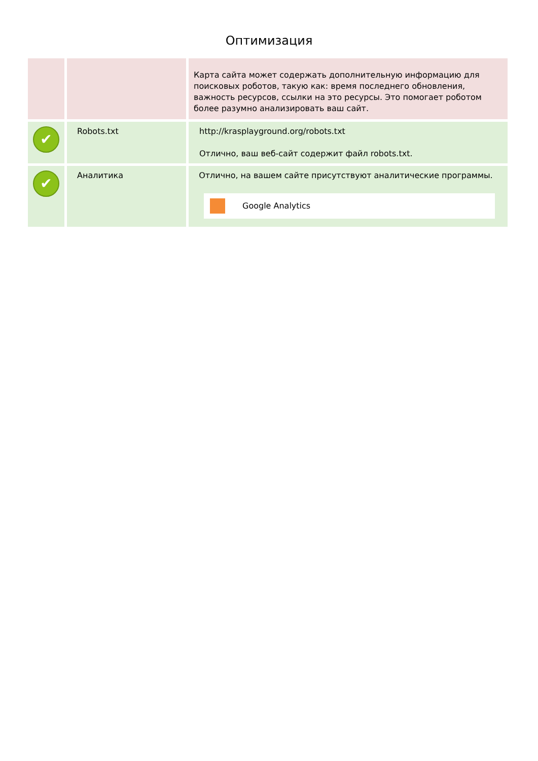Оптимизация
| | | Карта сайта может содержать дополнительную информацию для поисковых роботов, такую как: время последнего обновления, важность ресурсов, ссылки на это ресурсы. Это помогает роботом более разумно анализировать ваш сайт. |
| ✔ | Robots.txt | http://krasplayground.org/robots.txt Отлично, ваш веб-сайт содержит файл robots.txt. |
| ✔ | Аналитика | Отлично, на вашем сайте присутствуют аналитические программы. Google Analytics |